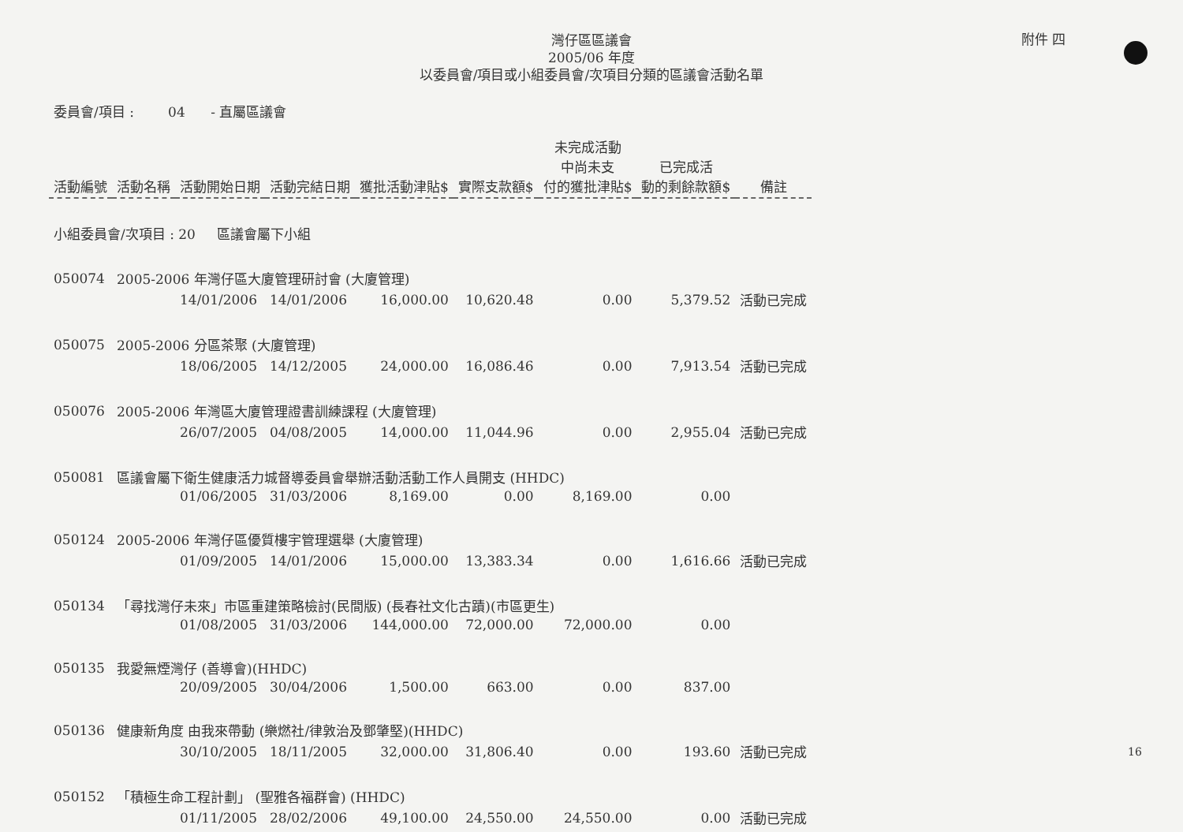附件 四
灣仔區區議會
2005/06 年度
以委員會/項目或小組委員會/次項目分類的區議會活動名單
委員會/項目 : 04 - 直屬區議會
| 活動編號 | 活動名稱 | 活動開始日期 | 活動完結日期 | 獲批活動津貼$ | 實際支款額$ | 未完成活動 中尚未支 付的獲批津貼$ | 已完成活 動的剩餘款額$ | 備註 |
| --- | --- | --- | --- | --- | --- | --- | --- | --- |
| 小組委員會/次項目 : 20 區議會屬下小組 | | | | | | | | |
| 050074 | 2005-2006 年灣仔區大廈管理研討會 (大廈管理) | | | | | | | |
| | | 14/01/2006 | 14/01/2006 | 16,000.00 | 10,620.48 | 0.00 | 5,379.52 | 活動已完成 |
| 050075 | 2005-2006 分區茶聚 (大廈管理) | | | | | | | |
| | | 18/06/2005 | 14/12/2005 | 24,000.00 | 16,086.46 | 0.00 | 7,913.54 | 活動已完成 |
| 050076 | 2005-2006 年灣區大廈管理證書訓練課程 (大廈管理) | | | | | | | |
| | | 26/07/2005 | 04/08/2005 | 14,000.00 | 11,044.96 | 0.00 | 2,955.04 | 活動已完成 |
| 050081 | 區議會屬下衛生健康活力城督導委員會舉辦活動活動工作人員開支 (HHDC) | | | | | | | |
| | | 01/06/2005 | 31/03/2006 | 8,169.00 | 0.00 | 8,169.00 | 0.00 | |
| 050124 | 2005-2006 年灣仔區優質樓宇管理選舉 (大廈管理) | | | | | | | |
| | | 01/09/2005 | 14/01/2006 | 15,000.00 | 13,383.34 | 0.00 | 1,616.66 | 活動已完成 |
| 050134 | 「尋找灣仔未來」市區重建策略檢討(民間版) (長春社文化古蹟)(市區更生) | | | | | | | |
| | | 01/08/2005 | 31/03/2006 | 144,000.00 | 72,000.00 | 72,000.00 | 0.00 | |
| 050135 | 我愛無煙灣仔 (善導會)(HHDC) | | | | | | | |
| | | 20/09/2005 | 30/04/2006 | 1,500.00 | 663.00 | 0.00 | 837.00 | |
| 050136 | 健康新角度 由我來帶動 (樂燃社/律敦治及鄧肇堅)(HHDC) | | | | | | | |
| | | 30/10/2005 | 18/11/2005 | 32,000.00 | 31,806.40 | 0.00 | 193.60 | 活動已完成 |
| 050152 | 「積極生命工程計劃」 (聖雅各福群會) (HHDC) | | | | | | | |
| | | 01/11/2005 | 28/02/2006 | 49,100.00 | 24,550.00 | 24,550.00 | 0.00 | 活動已完成 |
16